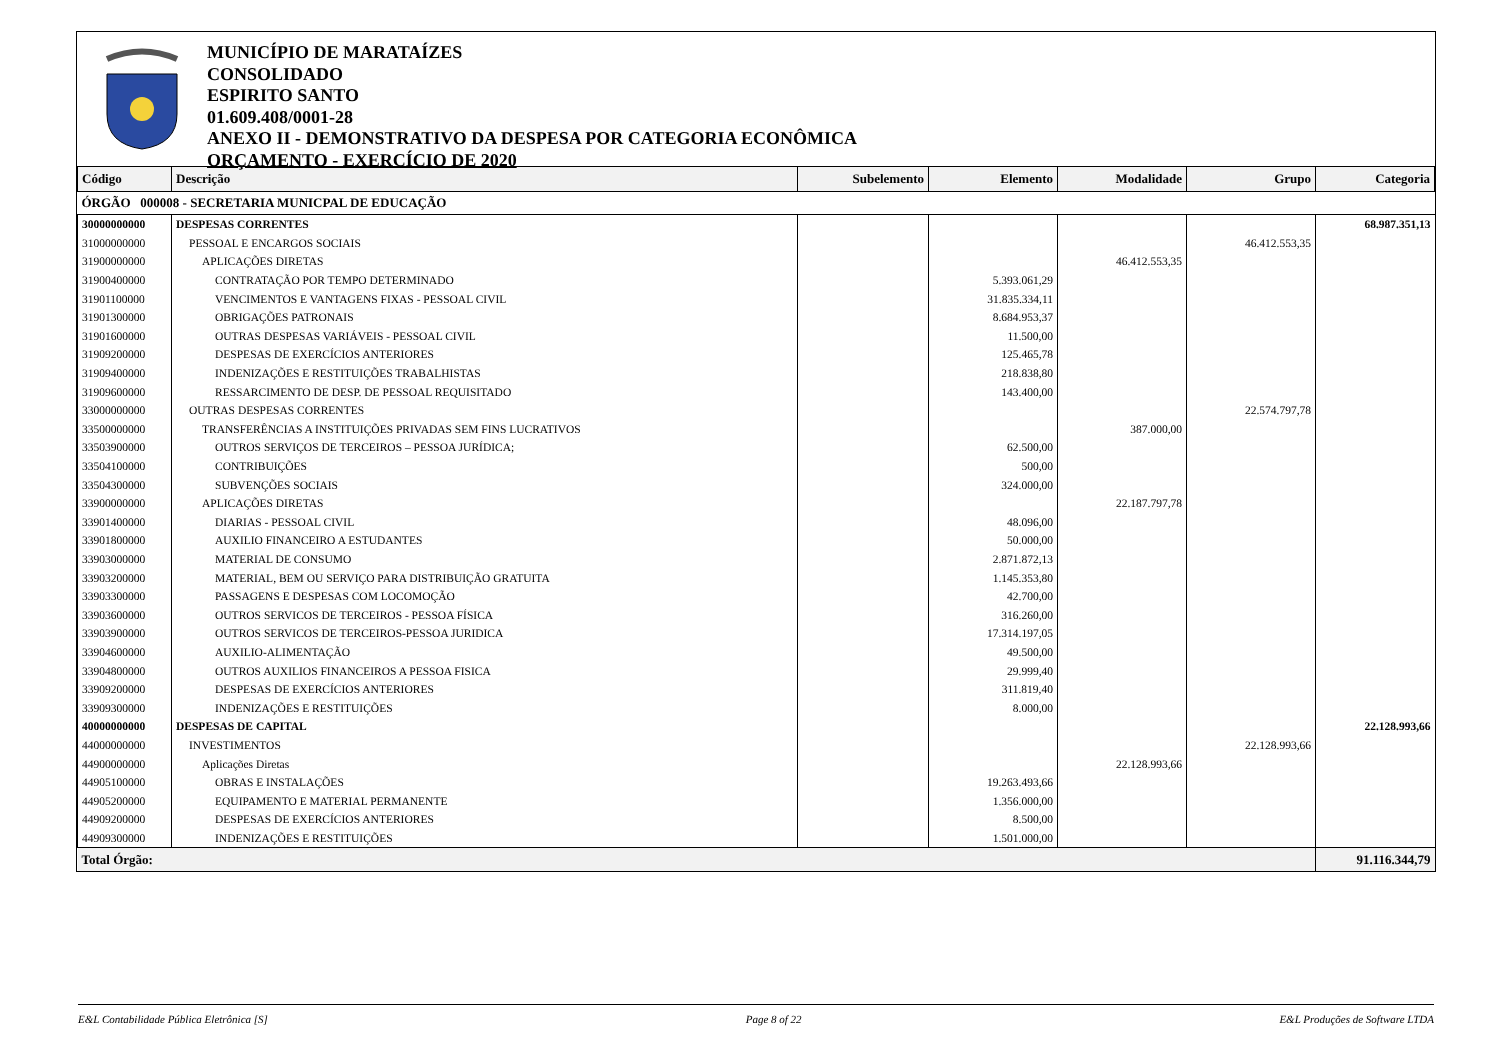MUNICÍPIO DE MARATAÍZES
CONSOLIDADO
ESPIRITO SANTO
01.609.408/0001-28
ANEXO II - DEMONSTRATIVO DA DESPESA POR CATEGORIA ECONÔMICA
ORÇAMENTO - EXERCÍCIO DE 2020
| Código | Descrição | Subelemento | Elemento | Modalidade | Grupo | Categoria |
| --- | --- | --- | --- | --- | --- | --- |
| ÓRGÃO 000008 - SECRETARIA MUNICPAL DE EDUCAÇÃO | | | | | | |
| 30000000000 | DESPESAS CORRENTES | | | | | 68.987.351,13 |
| 31000000000 | PESSOAL E ENCARGOS SOCIAIS | | | | 46.412.553,35 | |
| 31900000000 | APLICAÇÕES DIRETAS | | | 46.412.553,35 | | |
| 31900400000 | CONTRATAÇÃO POR TEMPO DETERMINADO | | 5.393.061,29 | | | |
| 31901100000 | VENCIMENTOS E VANTAGENS FIXAS - PESSOAL CIVIL | | 31.835.334,11 | | | |
| 31901300000 | OBRIGAÇÕES PATRONAIS | | 8.684.953,37 | | | |
| 31901600000 | OUTRAS DESPESAS VARIÁVEIS - PESSOAL CIVIL | | 11.500,00 | | | |
| 31909200000 | DESPESAS DE EXERCÍCIOS ANTERIORES | | 125.465,78 | | | |
| 31909400000 | INDENIZAÇÕES E RESTITUIÇÕES TRABALHISTAS | | 218.838,80 | | | |
| 31909600000 | RESSARCIMENTO DE DESP. DE PESSOAL REQUISITADO | | 143.400,00 | | | |
| 33000000000 | OUTRAS DESPESAS CORRENTES | | | | 22.574.797,78 | |
| 33500000000 | TRANSFERÊNCIAS A INSTITUIÇÕES PRIVADAS SEM FINS LUCRATIVOS | | | 387.000,00 | | |
| 33503900000 | OUTROS SERVIÇOS DE TERCEIROS – PESSOA JURÍDICA; | | 62.500,00 | | | |
| 33504100000 | CONTRIBUIÇÕES | | 500,00 | | | |
| 33504300000 | SUBVENÇÕES SOCIAIS | | 324.000,00 | | | |
| 33900000000 | APLICAÇÕES DIRETAS | | | 22.187.797,78 | | |
| 33901400000 | DIARIAS - PESSOAL CIVIL | | 48.096,00 | | | |
| 33901800000 | AUXILIO FINANCEIRO A ESTUDANTES | | 50.000,00 | | | |
| 33903000000 | MATERIAL DE CONSUMO | | 2.871.872,13 | | | |
| 33903200000 | MATERIAL, BEM OU SERVIÇO PARA DISTRIBUIÇÃO GRATUITA | | 1.145.353,80 | | | |
| 33903300000 | PASSAGENS E DESPESAS COM LOCOMOÇÃO | | 42.700,00 | | | |
| 33903600000 | OUTROS SERVICOS DE TERCEIROS - PESSOA FÍSICA | | 316.260,00 | | | |
| 33903900000 | OUTROS SERVICOS DE TERCEIROS-PESSOA JURIDICA | | 17.314.197,05 | | | |
| 33904600000 | AUXILIO-ALIMENTAÇÃO | | 49.500,00 | | | |
| 33904800000 | OUTROS AUXILIOS FINANCEIROS A PESSOA FISICA | | 29.999,40 | | | |
| 33909200000 | DESPESAS DE EXERCÍCIOS ANTERIORES | | 311.819,40 | | | |
| 33909300000 | INDENIZAÇÕES E RESTITUIÇÕES | | 8.000,00 | | | |
| 40000000000 | DESPESAS DE CAPITAL | | | | | 22.128.993,66 |
| 44000000000 | INVESTIMENTOS | | | | 22.128.993,66 | |
| 44900000000 | Aplicações Diretas | | | 22.128.993,66 | | |
| 44905100000 | OBRAS E INSTALAÇÕES | | 19.263.493,66 | | | |
| 44905200000 | EQUIPAMENTO E MATERIAL PERMANENTE | | 1.356.000,00 | | | |
| 44909200000 | DESPESAS DE EXERCÍCIOS ANTERIORES | | 8.500,00 | | | |
| 44909300000 | INDENIZAÇÕES E RESTITUIÇÕES | | 1.501.000,00 | | | |
| Total Órgão: | | | | | | 91.116.344,79 |
E&L Contabilidade Pública Eletrônica [S] Page 8 of 22 E&L Produções de Software LTDA